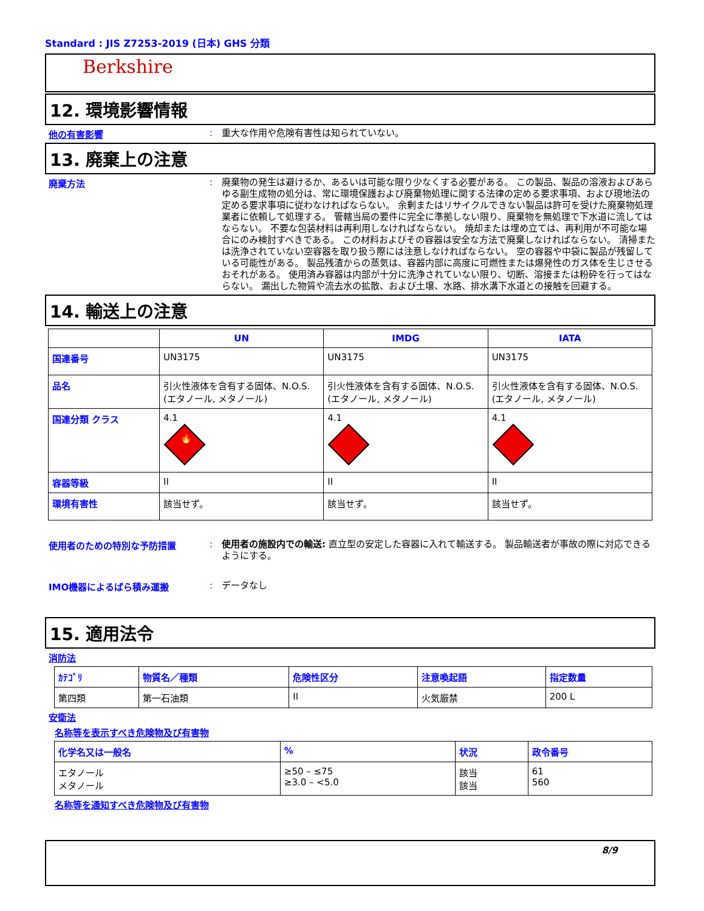Standard : JIS Z7253-2019 (日本) GHS 分類
Berkshire
12. 環境影響情報
他の有害影響 :
重大な作用や危険有害性は知られていない。
13. 廃棄上の注意
廃棄方法 :
廃棄物の発生は避けるか、あるいは可能な限り少なくする必要がある。 この製品、製品の溶液およびあらゆる副生成物の処分は、常に環境保護および廃棄物処理に関する法律の定める要求事項、および現地法の定める要求事項に従わなければならない。 余剰またはリサイクルできない製品は許可を受けた廃棄物処理業者に依頼して処理する。 管轄当局の要件に完全に準拠しない限り、廃棄物を無処理で下水道に流してはならない。 不要な包装材料は再利用しなければならない。 焼却または埋め立ては、再利用が不可能な場合にのみ検討すべきである。 この材料およびその容器は安全な方法で廃棄しなければならない。 清掃または洗浄されていない空容器を取り扱う際には注意しなければならない。 空の容器や中袋に製品が残留している可能性がある。 製品残渣からの蒸気は、容器内部に高度に可燃性または爆発性のガス体を生じさせるおそれがある。 使用済み容器は内部が十分に洗浄されていない限り、切断、溶接または粉砕を行ってはならない。 漏出した物質や流去水の拡散、および土壌、水路、排水溝下水道との接触を回避する。
14. 輸送上の注意
| | UN | IMDG | IATA |
| --- | --- | --- | --- |
| 国連番号 | UN3175 | UN3175 | UN3175 |
| 品名 | 引火性液体を含有する固体、N.O.S. (エタノール, メタノール) | 引火性液体を含有する固体、N.O.S. (エタノール, メタノール) | 引火性液体を含有する固体、N.O.S. (エタノール, メタノール) |
| 国連分類 クラス | 4.1 🔥 | 4.1 | 4.1 |
| 容器等級 | II | II | II |
| 環境有害性 | 該当せず。 | 該当せず。 | 該当せず。 |
使用者のための特別な予防措置 :
使用者の施設内での輸送: 直立型の安定した容器に入れて輸送する。 製品輸送者が事故の際に対応できるようにする。
IMO機器によるばら積み運搬 :
データなし
15. 適用法令
消防法
| ｶﾃｺﾞﾘ | 物質名／種類 | 危険性区分 | 注意喚起語 | 指定数量 |
| --- | --- | --- | --- | --- |
| 第四類 | 第一石油類 | II | 火気厳禁 | 200 L |
安衛法
名称等を表示すべき危険物及び有害物
| 化学名又は一般名 | % | 状況 | 政令番号 |
| --- | --- | --- | --- |
| エタノール メタノール | ≥50 – ≤75 ≥3.0 – <5.0 | 該当 該当 | 61 560 |
名称等を通知すべき危険物及び有害物
8/9